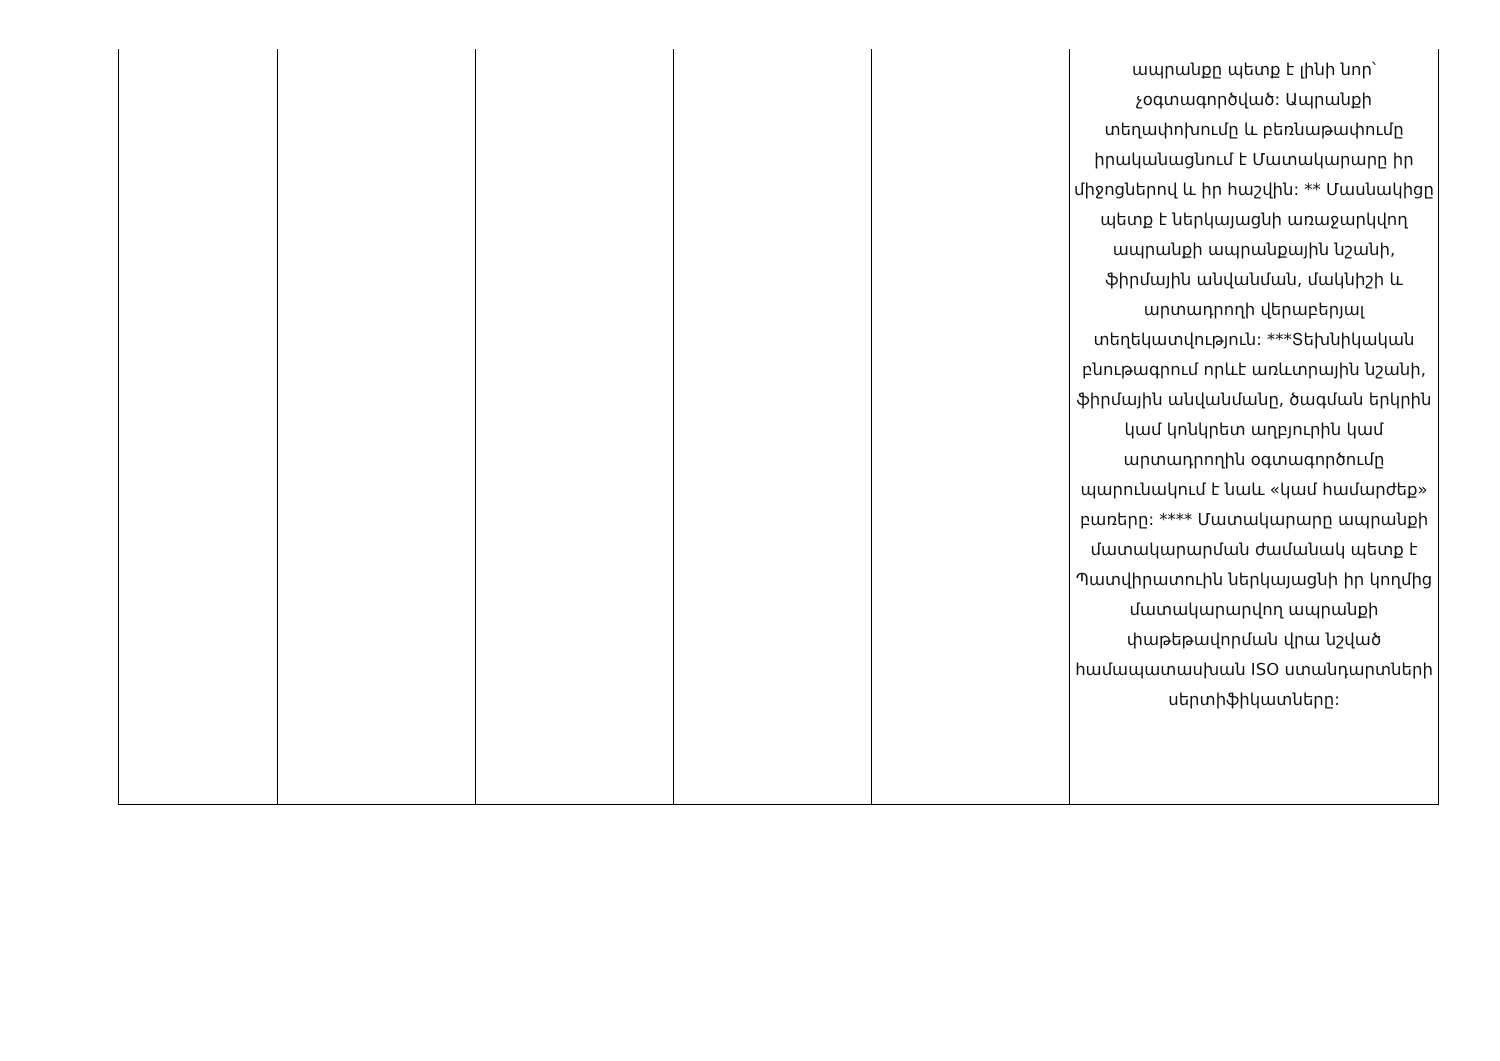| | | | | | ապրանքը պետք է լինի նոր՝ չօգտագործված: Ապրանքի տեղափոխումը և բեռնաթափումը իրականացնում է Մատակարարը իր միջոցներով և իր հաշվին: ** Մասնակիցը պետք է ներկայացնի առաջարկվող ապրանքի ապրանքային նշանի, ֆիրմային անվանման, մակնիշի և արտադրողի վերաբերյալ տեղեկատվություն: ***Տեխնիկական բնութագրում որևէ առևտրային նշանի, ֆիրմային անվանմանը, ծագման երկրին կամ կոնկրետ աղբյուրին կամ արտադրողին օգտագործումը պարունակում է նաև «կամ համարժեք» բառերը: **** Մատակարարը ապրանքի մատակարարման ժամանակ պետք է Պատվիրատուին ներկայացնի իր կողմից մատակարարվող ապրանքի փաթեթավորման վրա նշված համապատասխան ISO ստանդարտների սերտիֆիկատները: |